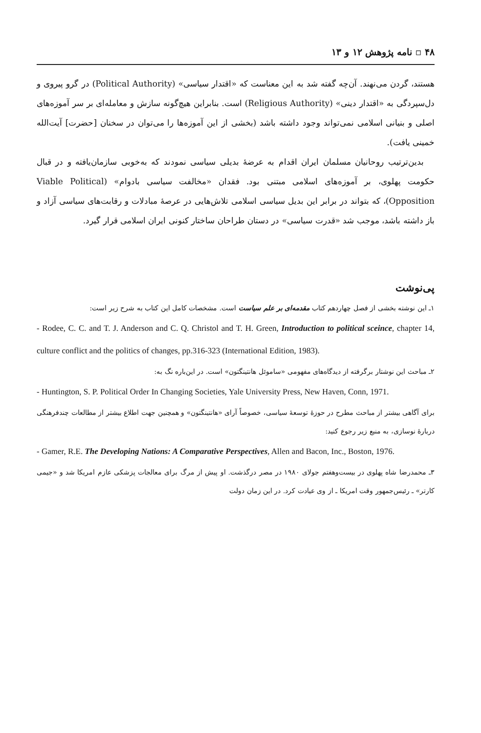۴۸ ▫ نامه پژوهش ۱۲ و ۱۳
هستند، گردن می‌نهند. آن‌چه گفته شد به این معناست که «اقتدار سیاسی» (Political Authority) در گرو پیروی و دل‌سپردگی به «اقتدار دینی» (Religious Authority) است. بنابراین هیچ‌گونه سازش و معامله‌ای بر سر آموزه‌های اصلی و بنیانی اسلامی نمی‌تواند وجود داشته باشد (بخشی از این آموزه‌ها را می‌توان در سخنان [حضرت] آیت‌الله خمینی یافت).
بدین‌ترتیب روحانیان مسلمان ایران اقدام به عرضهٔ بدیلی سیاسی نمودند که به‌خوبی سازمان‌یافته و در قبال حکومت پهلوی، بر آموزه‌های اسلامی مبتنی بود. فقدان «مخالفت سیاسی بادوام» (Viable Political Opposition)، که بتواند در برابر این بدیل سیاسی اسلامی تلاش‌هایی در عرصهٔ مبادلات و رقابت‌های سیاسی آزاد و باز داشته باشد، موجب شد «قدرت سیاسی» در دستان طراحان ساختار کنونی ایران اسلامی قرار گیرد.
پی‌نوشت
۱ـ این نوشته بخشی از فصل چهاردهم کتاب مقدمه‌ای بر علم سیاست است. مشخصات کامل این کتاب به شرح زیر است:
- Rodee, C. C. and T. J. Anderson and C. Q. Christol and T. H. Green, Introduction to political sceince, chapter 14, culture conflict and the politics of changes, pp.316-323 (International Edition, 1983).
۲ـ مباحث این نوشتار برگرفته از دیدگاه‌های مفهومی «ساموئل هانتینگتون» است. در این‌باره نگ به:
- Huntington, S. P. Political Order In Changing Societies, Yale University Press, New Haven, Conn, 1971.
برای آگاهی بیشتر از مباحث مطرح در حوزهٔ توسعهٔ سیاسی، خصوصاً آرای «هانتینگتون» و همچنین جهت اطلاع بیشتر از مطالعات چندفرهنگی دربارهٔ نوسازی، به منبع زیر رجوع کنید:
- Gamer, R.E. The Developing Nations: A Comparative Perspectives, Allen and Bacon, Inc., Boston, 1976.
۳ـ محمدرضا شاه پهلوی در بیست‌وهفتم جولای ۱۹۸۰ در مصر درگذشت. او پیش از مرگ برای معالجات پزشکی عازم امریکا شد و «جیمی کارتر» ـ رئیس‌جمهور وقت امریکا ـ از وی عیادت کرد. در این زمان دولت